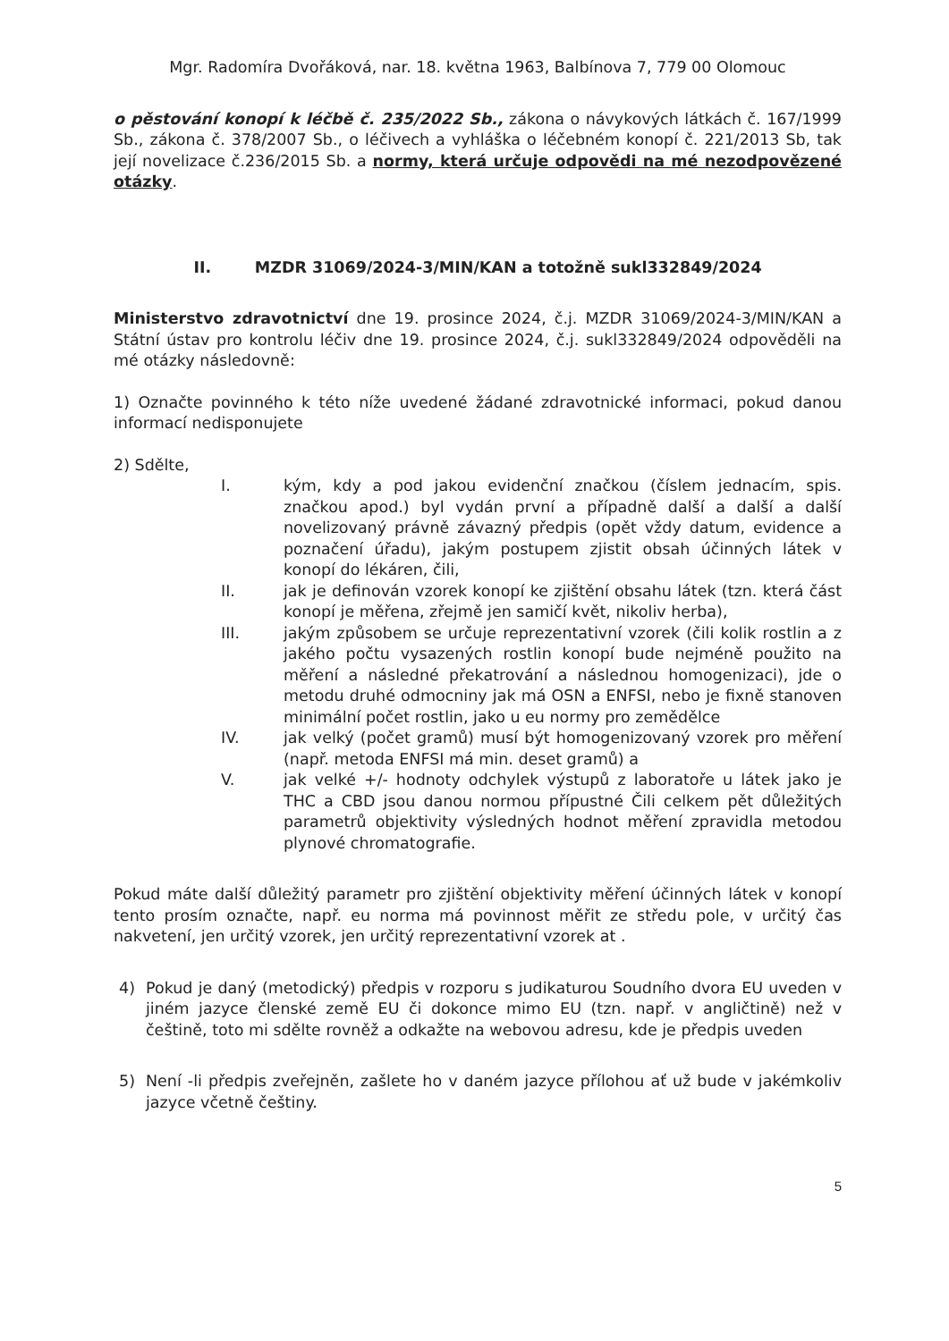Mgr. Radomíra Dvořáková, nar. 18. května 1963, Balbínova 7, 779 00 Olomouc
o pěstování konopí k léčbě č. 235/2022 Sb., zákona o návykových látkách č. 167/1999 Sb., zákona č. 378/2007 Sb., o léčivech a vyhláška o léčebném konopí č. 221/2013 Sb, tak její novelizace č.236/2015 Sb. a normy, která určuje odpovědi na mé nezodpovězené otázky.
II. MZDR 31069/2024-3/MIN/KAN a totožně sukl332849/2024
Ministerstvo zdravotnictví dne 19. prosince 2024, č.j. MZDR 31069/2024-3/MIN/KAN a Státní ústav pro kontrolu léčiv dne 19. prosince 2024, č.j. sukl332849/2024 odpověděli na mé otázky následovně:
1) Označte povinného k této níže uvedené žádané zdravotnické informaci, pokud danou informací nedisponujete
2) Sdělte,
I. kým, kdy a pod jakou evidenční značkou (číslem jednacím, spis. značkou apod.) byl vydán první a případně další a další a další novelizovaný právně závazný předpis (opět vždy datum, evidence a poznačení úřadu), jakým postupem zjistit obsah účinných látek v konopí do lékáren, čili,
II. jak je definován vzorek konopí ke zjištění obsahu látek (tzn. která část konopí je měřena, zřejmě jen samičí květ, nikoliv herba),
III. jakým způsobem se určuje reprezentativní vzorek (čili kolik rostlin a z jakého počtu vysazených rostlin konopí bude nejméně použito na měření a následné překatrování a následnou homogenizaci), jde o metodu druhé odmocniny jak má OSN a ENFSI, nebo je fixně stanoven minimální počet rostlin, jako u eu normy pro zemědělce
IV. jak velký (počet gramů) musí být homogenizovaný vzorek pro měření (např. metoda ENFSI má min. deset gramů) a
V. jak velké +/- hodnoty odchylek výstupů z laboratoře u látek jako je THC a CBD jsou danou normou přípustné Čili celkem pět důležitých parametrů objektivity výsledných hodnot měření zpravidla metodou plynové chromatografie.
Pokud máte další důležitý parametr pro zjištění objektivity měření účinných látek v konopí tento prosím označte, např. eu norma má povinnost měřit ze středu pole, v určitý čas nakvetení, jen určitý vzorek, jen určitý reprezentativní vzorek at .
4) Pokud je daný (metodický) předpis v rozporu s judikaturou Soudního dvora EU uveden v jiném jazyce členské země EU či dokonce mimo EU (tzn. např. v angličtině) než v češtině, toto mi sdělte rovněž a odkažte na webovou adresu, kde je předpis uveden
5) Není -li předpis zveřejněn, zašlete ho v daném jazyce přílohou ať už bude v jakémkoliv jazyce včetně češtiny.
5